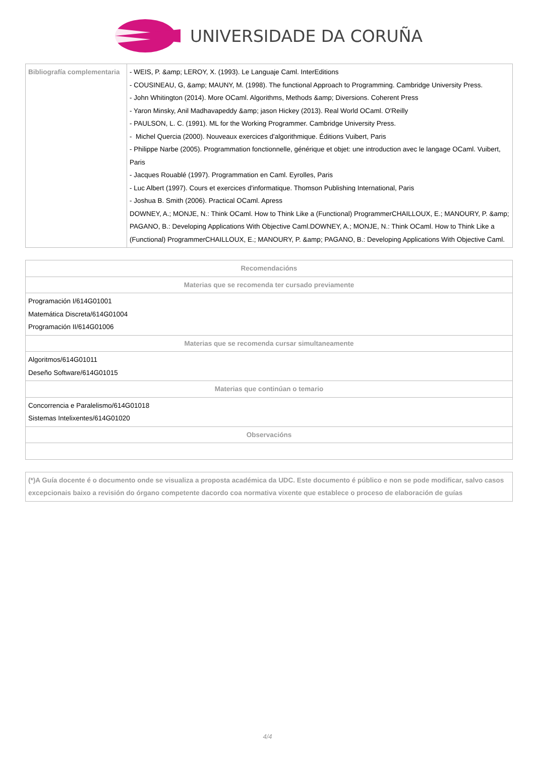UNIVERSIDADE DA CORUÑA
| Bibliografía complementaria | - WEIS, P. &amp; LEROY, X. (1993). Le Languaje Caml. InterEditions - COUSINEAU, G, &amp; MAUNY, M. (1998). The functional Approach to Programming. Cambridge University Press. - John Whitington (2014). More OCaml. Algorithms, Methods &amp; Diversions. Coherent Press - Yaron Minsky, Anil Madhavapeddy &amp; jason Hickey (2013). Real World OCaml. O'Reilly - PAULSON, L. C. (1991). ML for the Working Programmer. Cambridge University Press. - Michel Quercia (2000). Nouveaux exercices d'algorithmique. Éditions Vuibert, Paris - Philippe Narbe (2005). Programmation fonctionnelle, générique et objet: une introduction avec le langage OCaml. Vuibert, Paris - Jacques Rouablé (1997). Programmation en Caml. Eyrolles, Paris - Luc Albert (1997). Cours et exercices d'informatique. Thomson Publishing International, Paris - Joshua B. Smith (2006). Practical OCaml. Apress DOWNEY, A.; MONJE, N.: Think OCaml. How to Think Like a (Functional) ProgrammerCHAILLOUX, E.; MANOURY, P. &amp; PAGANO, B.: Developing Applications With Objective Caml.DOWNEY, A.; MONJE, N.: Think OCaml. How to Think Like a (Functional) ProgrammerCHAILLOUX, E.; MANOURY, P. &amp; PAGANO, B.: Developing Applications With Objective Caml. |
| Recomendacións |
| Materias que se recomenda ter cursado previamente |
| Programación I/614G01001 Matemática Discreta/614G01004 Programación II/614G01006 |
| Materias que se recomenda cursar simultaneamente |
| Algoritmos/614G01011 Deseño Software/614G01015 |
| Materias que continúan o temario |
| Concorrencia e Paralelismo/614G01018 Sistemas Intelixentes/614G01020 |
| Observacións |
| (*)A Guía docente é o documento onde se visualiza a proposta académica da UDC. Este documento é público e non se pode modificar, salvo casos excepcionais baixo a revisión do órgano competente dacordo coa normativa vixente que establece o proceso de elaboración de guías |
4/4